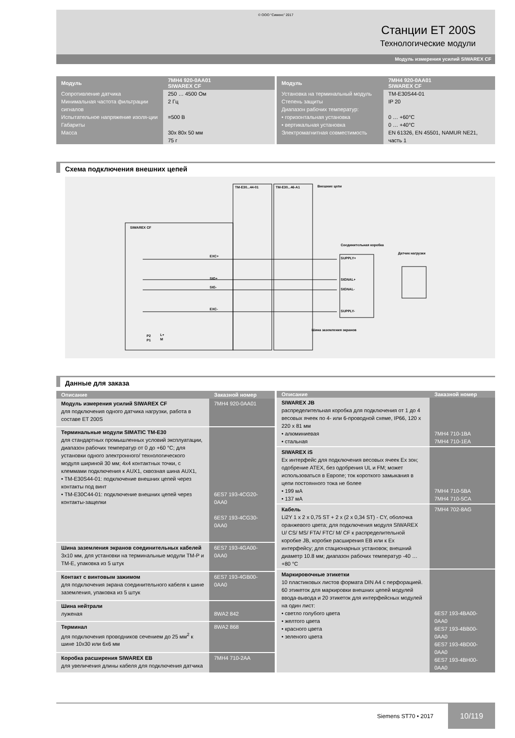© ООО “Сименс” 2017
Станции ET 200S
Технологические модули
Модуль измерения усилий SIWAREX CF
| Модуль | 7MH4 920-0AA01 SIWAREX CF |
| --- | --- |
| Сопротивление датчика Минимальная частота фильтрации сигналов Испытательное напряжение изоля-ции Габариты Масса | 250 … 4500 Ом 2 Гц =500 В 30x 80x 50 мм 75 г |
| Модуль | 7MH4 920-0AA01 SIWAREX CF |
| --- | --- |
| Установка на терминальный модуль Степень защиты Диапазон рабочих температур: • горизонтальная установка • вертикальная установка Электромагнитная совместимость | TM-E30S44-01 IP 20 0 … +60°C 0 … +40°C EN 61326, EN 45501, NAMUR NE21, часть 1 |
Схема подключения внешних цепей
SIWAREX CF
TM-E30...44-01
TM-E30...46-A1
Внешние цепи
EXC+
SIG+
SIG-
EXC-
Соединительная коробка
Датчик нагрузки
SUPPLY+
SIGNAL+
SIGNAL-
SUPPLY-
Шина заземления экранов
P2
P1
L+
M
Данные для заказа
| Описание | Заказной номер |
| --- | --- |
| Модуль измерения усилий SIWAREX CF для подключения одного датчика нагрузки, работа в составе ET 200S | 7MH4 920-0AA01 |
| Терминальные модули SIMATIC TM-E30 для стандартных промышленных условий эксплуатации, диапазон рабочих температур от 0 до +60 °C; для установки одного электронного/ технологического модуля шириной 30 мм; 4x4 контактных точки, с клеммами подключения к AUX1, сквозная шина AUX1, • TM-E30S44-01: подключение внешних цепей через контакты под винт • TM-E30C44-01: подключение внешних цепей через контакты-защелки | 6ES7 193-4CG20-0AA0 6ES7 193-4CG30-0AA0 |
| Шина заземления экранов соединительных кабелей 3x10 мм, для установки на терминальные модули TM-P и TM-E, упаковка из 5 штук | 6ES7 193-4GA00-0AA0 |
| Контакт с винтовым зажимом для подключения экрана соединительного кабеля к шине заземления, упаковка из 5 штук | 6ES7 193-4GB00-0AA0 |
| Шина нейтрали луженая | 8WA2 842 |
| Терминал для подключения проводников сечением до 25 мм<sup>2</sup> к шине 10x30 или 6x6 мм | 8WA2 868 |
| Коробка расширения SIWAREX EB для увеличения длины кабеля для подключения датчика | 7MH4 710-2AA |
| Описание | Заказной номер |
| --- | --- |
| SIWAREX JB распределительная коробка для подключения от 1 до 4 весовых ячеек по 4- или 6-проводной схеме, IP66, 120 x 220 x 81 мм • алюминиевая • стальная | 7MH4 710-1BA 7MH4 710-1EA |
| SIWAREX iS Ex интерфейс для подключения весовых ячеек Ex зон; одобрение ATEX, без одобрения UL и FM; может использоваться в Европе; ток короткого замыкания в цепи постоянного тока не более • 199 мА • 137 мА | 7MH4 710-5BA 7MH4 710-5CA |
| Кабель Li2Y 1 x 2 x 0,75 ST + 2 x (2 x 0,34 ST) - CY, оболочка оранжевого цвета; для подключения модуля SIWAREX U/ CS/ MS/ FTA/ FTC/ M/ CF к распределительной коробке JB, коробке расширения EB или к Ex интерфейсу; для стационарных установок; внешний диаметр 10.8 мм; диапазон рабочих температур -40 … +80 °C | 7MH4 702-8AG |
| Маркировочные этикетки 10 пластиковых листов формата DIN A4 с перфорацией. 60 этикеток для маркировки внешних цепей модулей ввода-вывода и 20 этикеток для интерфейсных модулей на один лист: • светло голубого цвета • желтого цвета • красного цвета • зеленого цвета | 6ES7 193-4BA00-0AA0 6ES7 193-4BB00-0AA0 6ES7 193-4BD00-0AA0 6ES7 193-4BH00-0AA0 |
Siemens ST70 • 2017
10/119